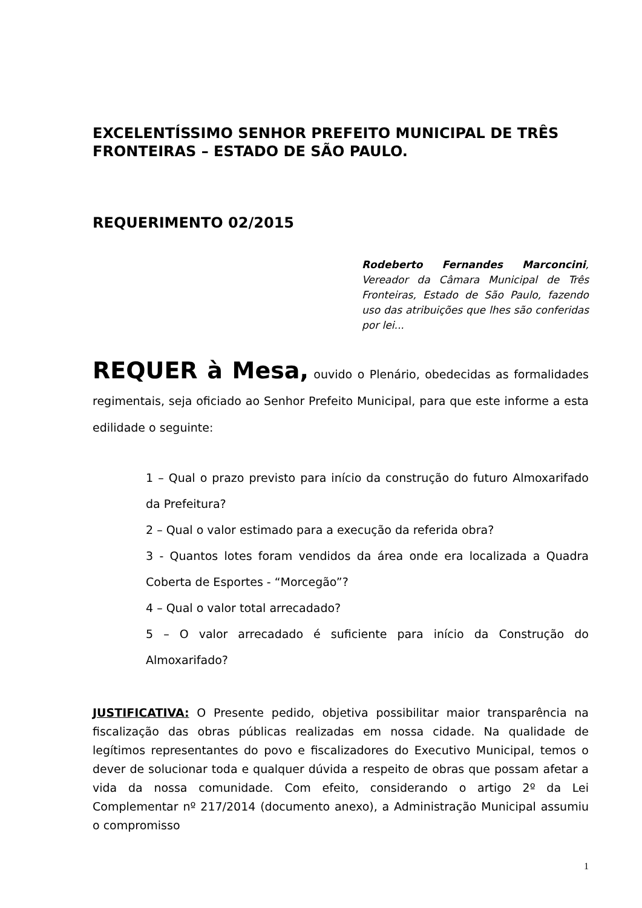EXCELENTÍSSIMO SENHOR PREFEITO MUNICIPAL DE TRÊS FRONTEIRAS – ESTADO DE SÃO PAULO.
REQUERIMENTO 02/2015
Rodeberto Fernandes Marconcini, Vereador da Câmara Municipal de Três Fronteiras, Estado de São Paulo, fazendo uso das atribuições que lhes são conferidas por lei...
REQUER à Mesa, ouvido o Plenário, obedecidas as formalidades regimentais, seja oficiado ao Senhor Prefeito Municipal, para que este informe a esta edilidade o seguinte:
1 – Qual o prazo previsto para início da construção do futuro Almoxarifado da Prefeitura?
2 – Qual o valor estimado para a execução da referida obra?
3 - Quantos lotes foram vendidos da área onde era localizada a Quadra Coberta de Esportes - “Morcegão”?
4 – Qual o valor total arrecadado?
5 – O valor arrecadado é suficiente para início da Construção do Almoxarifado?
JUSTIFICATIVA: O Presente pedido, objetiva possibilitar maior transparência na fiscalização das obras públicas realizadas em nossa cidade. Na qualidade de legítimos representantes do povo e fiscalizadores do Executivo Municipal, temos o dever de solucionar toda e qualquer dúvida a respeito de obras que possam afetar a vida da nossa comunidade. Com efeito, considerando o artigo 2º da Lei Complementar nº 217/2014 (documento anexo), a Administração Municipal assumiu o compromisso
1